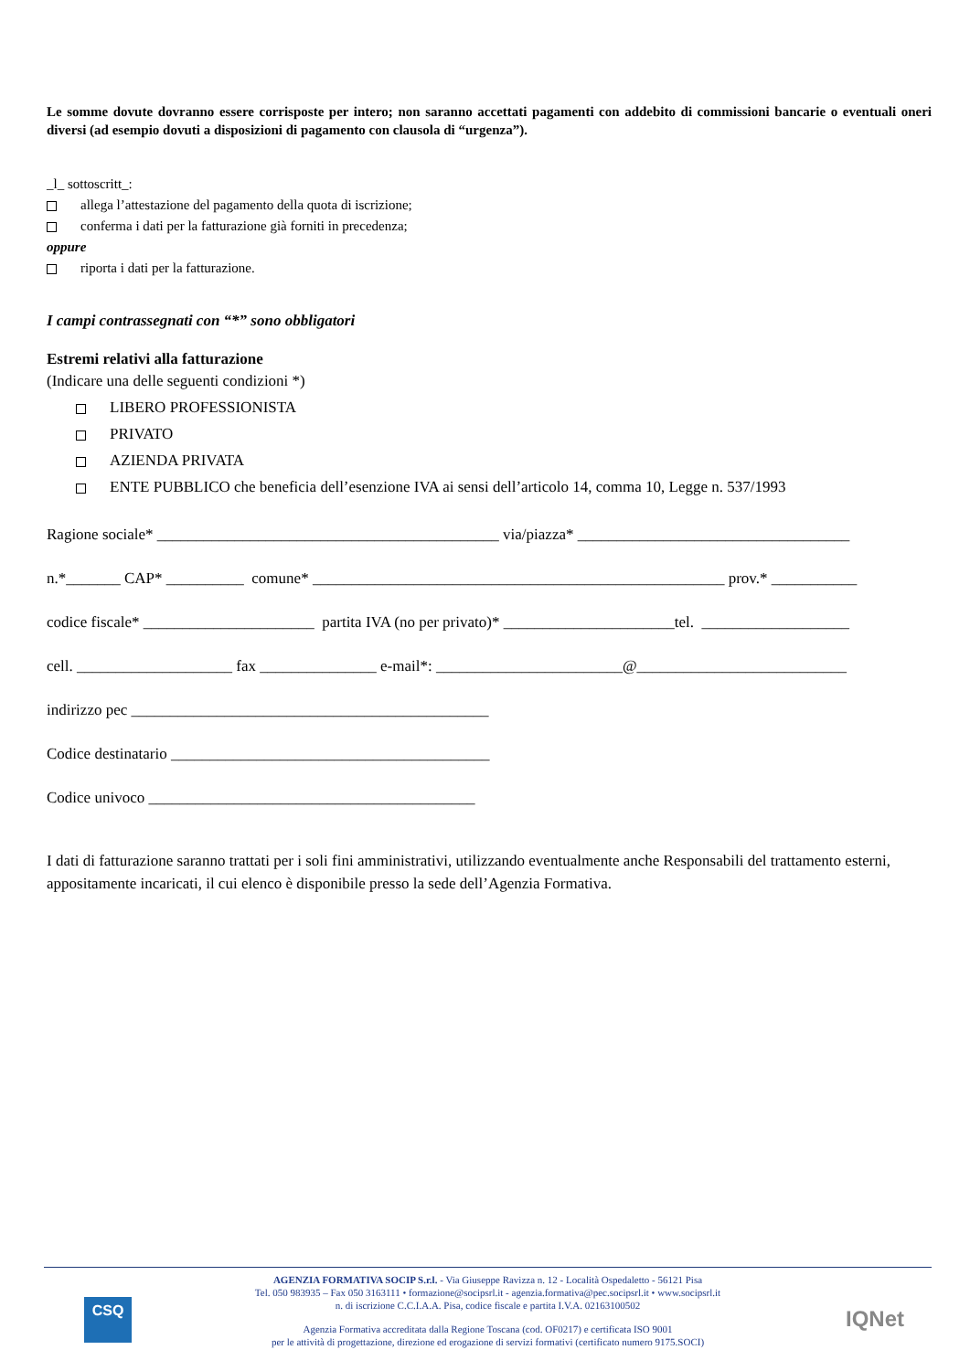Le somme dovute dovranno essere corrisposte per intero; non saranno accettati pagamenti con addebito di commissioni bancarie o eventuali oneri diversi (ad esempio dovuti a disposizioni di pagamento con clausola di “urgenza”).
_l_ sottoscritt_:
allega l’attestazione del pagamento della quota di iscrizione;
conferma i dati per la fatturazione già forniti in precedenza;
oppure
riporta i dati per la fatturazione.
I campi contrassegnati con “*” sono obbligatori
Estremi relativi alla fatturazione
(Indicare una delle seguenti condizioni *)
LIBERO PROFESSIONISTA
PRIVATO
AZIENDA PRIVATA
ENTE PUBBLICO che beneficia dell’esenzione IVA ai sensi dell’articolo 14, comma 10, Legge n. 537/1993
Ragione sociale* ____________________________________________ via/piazza* ___________________________________
n.*_______ CAP* __________ comune* _____________________________________________________ prov.* ___________
codice fiscale* ______________________ partita IVA (no per privato)* ______________________tel. ___________________
cell. ____________________ fax _______________ e-mail*: ________________________@___________________________
indirizzo pec ______________________________________________
Codice destinatario _________________________________________
Codice univoco __________________________________________
I dati di fatturazione saranno trattati per i soli fini amministrativi, utilizzando eventualmente anche Responsabili del trattamento esterni, appositamente incaricati, il cui elenco è disponibile presso la sede dell’Agenzia Formativa.
CSQ
IQNet
AGENZIA FORMATIVA SOCIP S.r.l. - Via Giuseppe Ravizza n. 12 - Località Ospedaletto - 56121 Pisa
Tel. 050 983935 – Fax 050 3163111 • formazione@socipsrl.it - agenzia.formativa@pec.socipsrl.it • www.socipsrl.it
n. di iscrizione C.C.I.A.A. Pisa, codice fiscale e partita I.V.A. 02163100502
Agenzia Formativa accreditata dalla Regione Toscana (cod. OF0217) e certificata ISO 9001
per le attività di progettazione, direzione ed erogazione di servizi formativi (certificato numero 9175.SOCI)